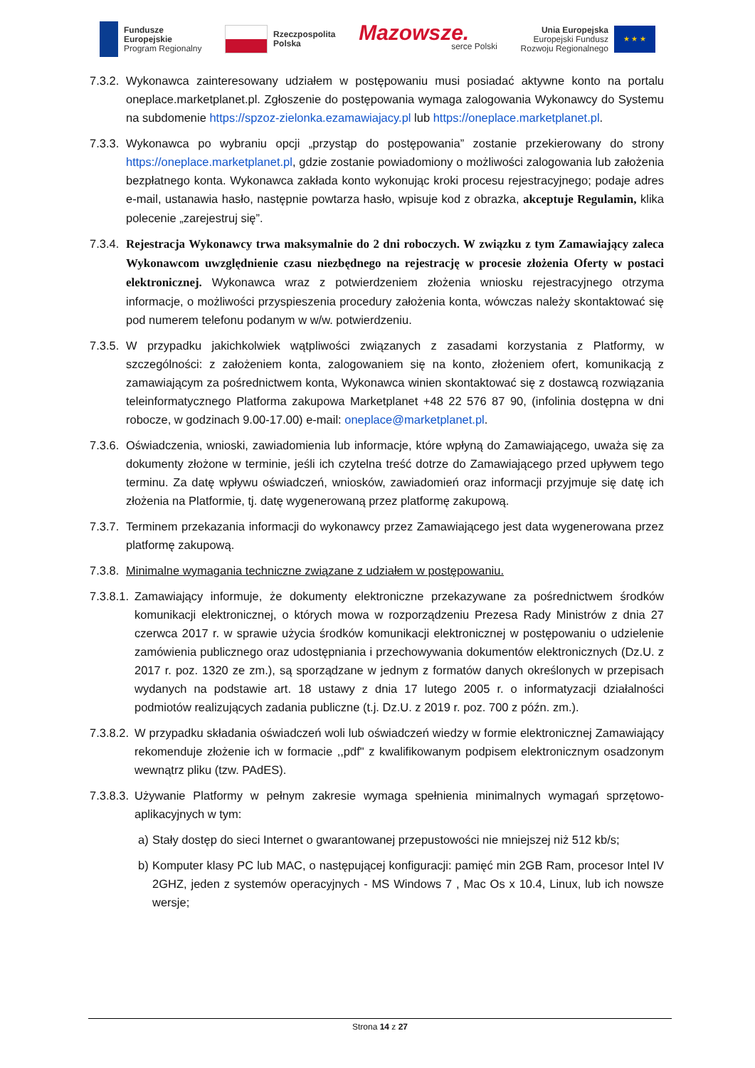Fundusze
Europejskie
Program Regionalny
Rzeczpospolita
Polska
Mazowsze.
serce Polski
Unia Europejska
Europejski Fundusz
Rozwoju Regionalnego
★ ★ ★
7.3.2. Wykonawca zainteresowany udziałem w postępowaniu musi posiadać aktywne konto na portalu oneplace.marketplanet.pl. Zgłoszenie do postępowania wymaga zalogowania Wykonawcy do Systemu na subdomenie https://spzoz-zielonka.ezamawiajacy.pl lub https://oneplace.marketplanet.pl.
7.3.3. Wykonawca po wybraniu opcji „przystąp do postępowania” zostanie przekierowany do strony https://oneplace.marketplanet.pl, gdzie zostanie powiadomiony o możliwości zalogowania lub założenia bezpłatnego konta. Wykonawca zakłada konto wykonując kroki procesu rejestracyjnego; podaje adres e-mail, ustanawia hasło, następnie powtarza hasło, wpisuje kod z obrazka, akceptuje Regulamin, klika polecenie „zarejestruj się”.
7.3.4. Rejestracja Wykonawcy trwa maksymalnie do 2 dni roboczych. W związku z tym Zamawiający zaleca Wykonawcom uwzględnienie czasu niezbędnego na rejestrację w procesie złożenia Oferty w postaci elektronicznej. Wykonawca wraz z potwierdzeniem złożenia wniosku rejestracyjnego otrzyma informacje, o możliwości przyspieszenia procedury założenia konta, wówczas należy skontaktować się pod numerem telefonu podanym w w/w. potwierdzeniu.
7.3.5. W przypadku jakichkolwiek wątpliwości związanych z zasadami korzystania z Platformy, w szczególności: z założeniem konta, zalogowaniem się na konto, złożeniem ofert, komunikacją z zamawiającym za pośrednictwem konta, Wykonawca winien skontaktować się z dostawcą rozwiązania teleinformatycznego Platforma zakupowa Marketplanet +48 22 576 87 90, (infolinia dostępna w dni robocze, w godzinach 9.00-17.00) e-mail: oneplace@marketplanet.pl.
7.3.6. Oświadczenia, wnioski, zawiadomienia lub informacje, które wpłyną do Zamawiającego, uważa się za dokumenty złożone w terminie, jeśli ich czytelna treść dotrze do Zamawiającego przed upływem tego terminu. Za datę wpływu oświadczeń, wniosków, zawiadomień oraz informacji przyjmuje się datę ich złożenia na Platformie, tj. datę wygenerowaną przez platformę zakupową.
7.3.7. Terminem przekazania informacji do wykonawcy przez Zamawiającego jest data wygenerowana przez platformę zakupową.
7.3.8. Minimalne wymagania techniczne związane z udziałem w postępowaniu.
7.3.8.1. Zamawiający informuje, że dokumenty elektroniczne przekazywane za pośrednictwem środków komunikacji elektronicznej, o których mowa w rozporządzeniu Prezesa Rady Ministrów z dnia 27 czerwca 2017 r. w sprawie użycia środków komunikacji elektronicznej w postępowaniu o udzielenie zamówienia publicznego oraz udostępniania i przechowywania dokumentów elektronicznych (Dz.U. z 2017 r. poz. 1320 ze zm.), są sporządzane w jednym z formatów danych określonych w przepisach wydanych na podstawie art. 18 ustawy z dnia 17 lutego 2005 r. o informatyzacji działalności podmiotów realizujących zadania publiczne (t.j. Dz.U. z 2019 r. poz. 700 z późn. zm.).
7.3.8.2. W przypadku składania oświadczeń woli lub oświadczeń wiedzy w formie elektronicznej Zamawiający rekomenduje złożenie ich w formacie ,,pdf" z kwalifikowanym podpisem elektronicznym osadzonym wewnątrz pliku (tzw. PAdES).
7.3.8.3. Używanie Platformy w pełnym zakresie wymaga spełnienia minimalnych wymagań sprzętowo- aplikacyjnych w tym:
a) Stały dostęp do sieci Internet o gwarantowanej przepustowości nie mniejszej niż 512 kb/s;
b) Komputer klasy PC lub MAC, o następującej konfiguracji: pamięć min 2GB Ram, procesor Intel IV 2GHZ, jeden z systemów operacyjnych - MS Windows 7 , Mac Os x 10.4, Linux, lub ich nowsze wersje;
Strona 14 z 27